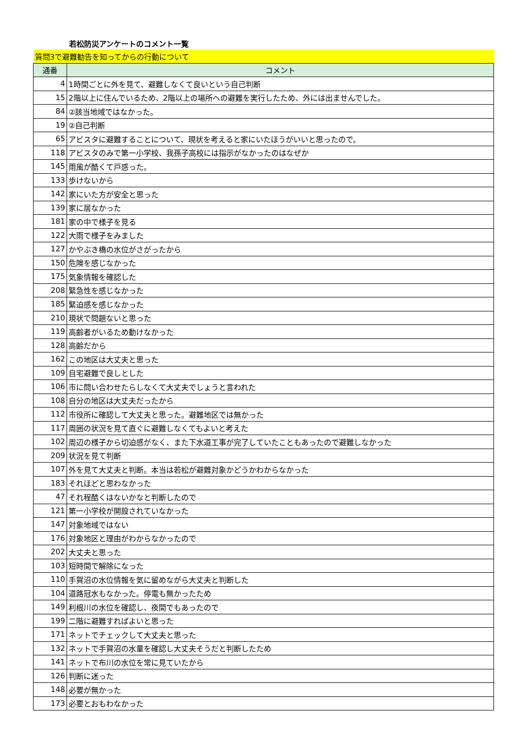若松防災アンケートのコメント一覧
| 質問3で避難勧告を知ってからの行動について | |
| 通番 | コメント |
| 4 | 1時間ごとに外を見て、避難しなくて良いという自己判断 |
| 15 | 2階以上に住んでいるため、2階以上の場所への避難を実行したため、外には出ませんでした。 |
| 84 | ②該当地域ではなかった。 |
| 19 | ②自己判断 |
| 65 | アビスタに避難することについて、現状を考えると家にいたほうがいいと思ったので。 |
| 118 | アビスタのみで第一小学校、我孫子高校には指示がなかったのはなぜか |
| 145 | 雨風が酷くて戸惑った。 |
| 133 | 歩けないから |
| 142 | 家にいた方が安全と思った |
| 139 | 家に居なかった |
| 181 | 家の中で様子を見る |
| 122 | 大雨で様子をみました |
| 127 | かやぶき橋の水位がさがったから |
| 150 | 危険を感じなかった |
| 175 | 気象情報を確認した |
| 208 | 緊急性を感じなかった |
| 185 | 緊迫感を感じなかった |
| 210 | 現状で問題ないと思った |
| 119 | 高齢者がいるため動けなかった |
| 128 | 高齢だから |
| 162 | この地区は大丈夫と思った |
| 109 | 自宅避難で良しとした |
| 106 | 市に問い合わせたらしなくて大丈夫でしょうと言われた |
| 108 | 自分の地区は大丈夫だったから |
| 112 | 市役所に確認して大丈夫と思った。避難地区では無かった |
| 117 | 周囲の状況を見て直ぐに避難しなくてもよいと考えた |
| 102 | 周辺の様子から切迫感がなく、また下水道工事が完了していたこともあったので避難しなかった |
| 209 | 状況を見て判断 |
| 107 | 外を見て大丈夫と判断。本当は若松が避難対象かどうかわからなかった |
| 183 | それほどと思わなかった |
| 47 | それ程酷くはないかなと判断したので |
| 121 | 第一小学校が開設されていなかった |
| 147 | 対象地域ではない |
| 176 | 対象地区と理由がわからなかったので |
| 202 | 大丈夫と思った |
| 103 | 短時間で解除になった |
| 110 | 手賀沼の水位情報を気に留めながら大丈夫と判断した |
| 104 | 道路冠水もなかった。停電も無かったため |
| 149 | 利根川の水位を確認し、夜間でもあったので |
| 199 | 二階に避難すればよいと思った |
| 171 | ネットでチェックして大丈夫と思った |
| 132 | ネットで手賀沼の水量を確認し大丈夫そうだと判断したため |
| 141 | ネットで布川の水位を常に見ていたから |
| 126 | 判断に迷った |
| 148 | 必要が無かった |
| 173 | 必要とおもわなかった |